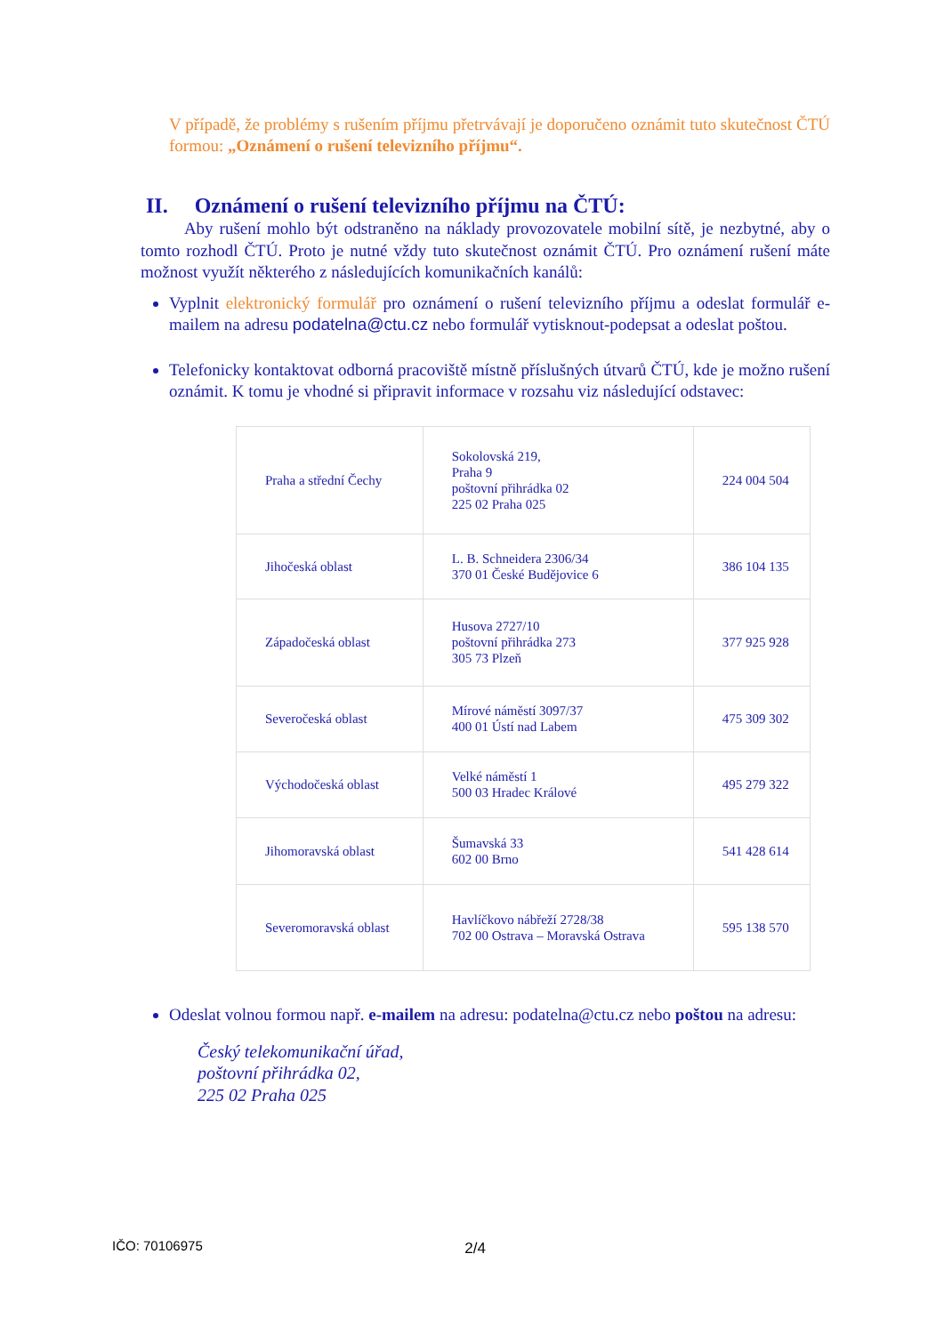V případě, že problémy s rušením příjmu přetrvávají je doporučeno oznámit tuto skutečnost ČTÚ formou: „Oznámení o rušení televizního příjmu“.
II. Oznámení o rušení televizního příjmu na ČTÚ:
Aby rušení mohlo být odstraněno na náklady provozovatele mobilní sítě, je nezbytné, aby o tomto rozhodl ČTÚ. Proto je nutné vždy tuto skutečnost oznámit ČTÚ. Pro oznámení rušení máte možnost využít některého z následujících komunikačních kanálů:
Vyplnit elektronický formulář pro oznámení o rušení televizního příjmu a odeslat formulář e-mailem na adresu podatelna@ctu.cz nebo formulář vytisknout-podepsat a odeslat poštou.
Telefonicky kontaktovat odborná pracoviště místně příslušných útvarů ČTÚ, kde je možno rušení oznámit. K tomu je vhodné si připravit informace v rozsahu viz následující odstavec:
| Praha a střední Čechy | Sokolovská 219, Praha 9 poštovní přihrádka 02 225 02 Praha 025 | 224 004 504 |
| Jihočeská oblast | L. B. Schneidera 2306/34 370 01 České Budějovice 6 | 386 104 135 |
| Západočeská oblast | Husova 2727/10 poštovní přihrádka 273 305 73 Plzeň | 377 925 928 |
| Severočeská oblast | Mírové náměstí 3097/37 400 01 Ústí nad Labem | 475 309 302 |
| Východočeská oblast | Velké náměstí 1 500 03 Hradec Králové | 495 279 322 |
| Jihomoravská oblast | Šumavská 33 602 00 Brno | 541 428 614 |
| Severomoravská oblast | Havlíčkovo nábřeží 2728/38 702 00 Ostrava – Moravská Ostrava | 595 138 570 |
Odeslat volnou formou např. e-mailem na adresu: podatelna@ctu.cz nebo poštou na adresu:
Český telekomunikační úřad,
poštovní přihrádka 02,
225 02 Praha 025
IČO: 70106975 2/4